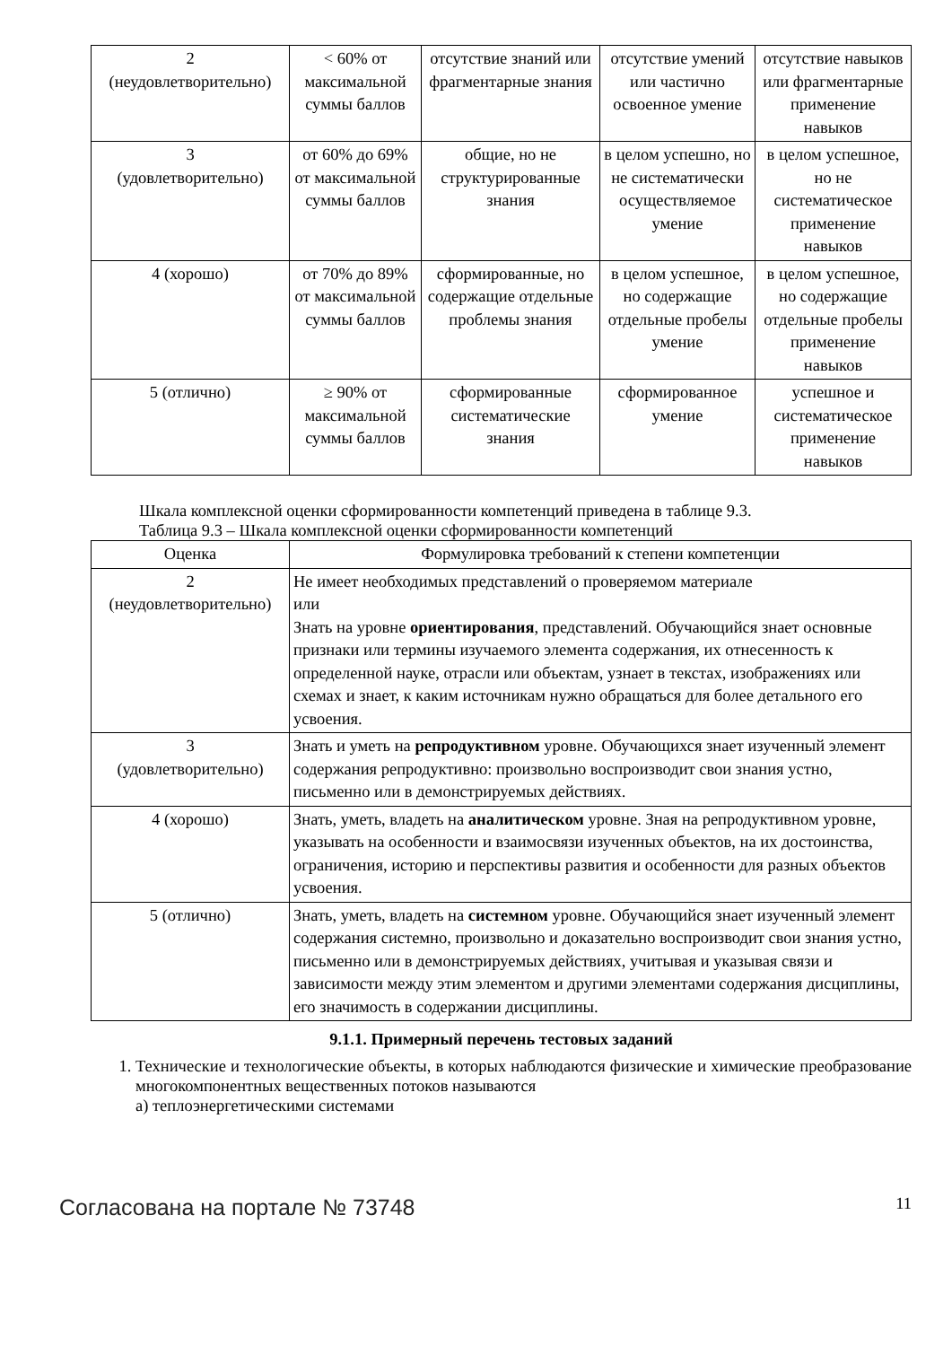| 2 (неудовлетворительно) | < 60% от максимальной суммы баллов | отсутствие знаний или фрагментарные знания | отсутствие умений или частично освоенное умение | отсутствие навыков или фрагментарные применение навыков |
| 3 (удовлетворительно) | от 60% до 69% от максимальной суммы баллов | общие, но не структурированные знания | в целом успешно, но не систематически осуществляемое умение | в целом успешное, но не систематическое применение навыков |
| 4 (хорошо) | от 70% до 89% от максимальной суммы баллов | сформированные, но содержащие отдельные проблемы знания | в целом успешное, но содержащие отдельные пробелы умение | в целом успешное, но содержащие отдельные пробелы применение навыков |
| 5 (отлично) | ≥ 90% от максимальной суммы баллов | сформированные систематические знания | сформированное умение | успешное и систематическое применение навыков |
Шкала комплексной оценки сформированности компетенций приведена в таблице 9.3.
Таблица 9.3 – Шкала комплексной оценки сформированности компетенций
| Оценка | Формулировка требований к степени компетенции |
| --- | --- |
| 2 (неудовлетворительно) | Не имеет необходимых представлений о проверяемом материале или Знать на уровне ориентирования , представлений. Обучающийся знает основные признаки или термины изучаемого элемента содержания, их отнесенность к определенной науке, отрасли или объектам, узнает в текстах, изображениях или схемах и знает, к каким источникам нужно обращаться для более детального его усвоения. |
| 3 (удовлетворительно) | Знать и уметь на репродуктивном уровне. Обучающихся знает изученный элемент содержания репродуктивно: произвольно воспроизводит свои знания устно, письменно или в демонстрируемых действиях. |
| 4 (хорошо) | Знать, уметь, владеть на аналитическом уровне. Зная на репродуктивном уровне, указывать на особенности и взаимосвязи изученных объектов, на их достоинства, ограничения, историю и перспективы развития и особенности для разных объектов усвоения. |
| 5 (отлично) | Знать, уметь, владеть на системном уровне. Обучающийся знает изученный элемент содержания системно, произвольно и доказательно воспроизводит свои знания устно, письменно или в демонстрируемых действиях, учитывая и указывая связи и зависимости между этим элементом и другими элементами содержания дисциплины, его значимость в содержании дисциплины. |
9.1.1. Примерный перечень тестовых заданий
1. Технические и технологические объекты, в которых наблюдаются физические и химические преобразование многокомпонентных вещественных потоков называются
а) теплоэнергетическими системами
Согласована на портале № 73748 11